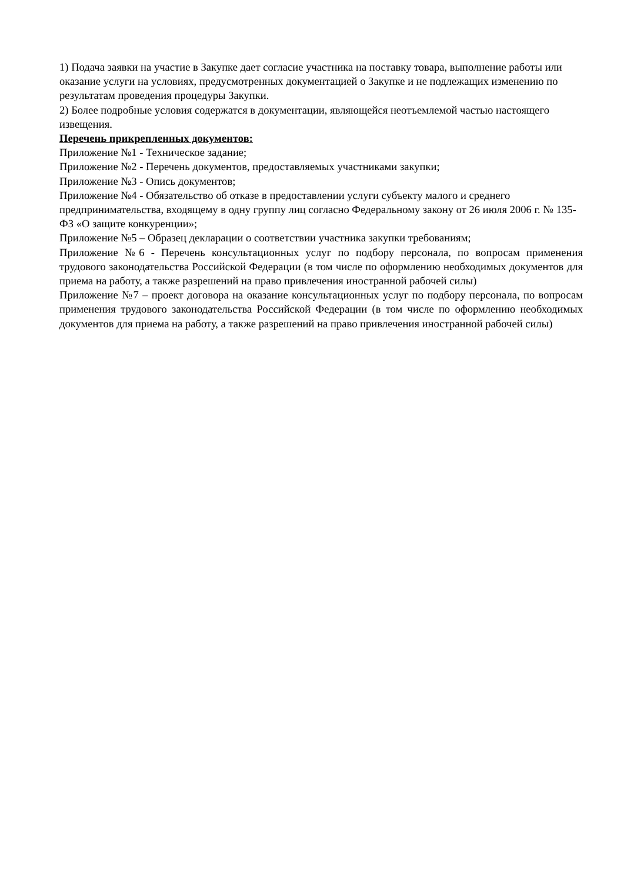1) Подача заявки на участие в Закупке дает согласие участника на поставку товара, выполнение работы или оказание услуги на условиях, предусмотренных документацией о Закупке и не подлежащих изменению по результатам проведения процедуры Закупки.
2) Более подробные условия содержатся в документации, являющейся неотъемлемой частью настоящего извещения.
Перечень прикрепленных документов:
Приложение №1 - Техническое задание;
Приложение №2 - Перечень документов, предоставляемых участниками закупки;
Приложение №3 - Опись документов;
Приложение №4 - Обязательство об отказе в предоставлении услуги субъекту малого и среднего предпринимательства, входящему в одну группу лиц согласно Федеральному закону от 26 июля 2006 г. № 135-ФЗ «О защите конкуренции»;
Приложение №5 – Образец декларации о соответствии участника закупки требованиям;
Приложение №6 - Перечень консультационных услуг по подбору персонала, по вопросам применения трудового законодательства Российской Федерации (в том числе по оформлению необходимых документов для приема на работу, а также разрешений на право привлечения иностранной рабочей силы)
Приложение №7 – проект договора на оказание консультационных услуг по подбору персонала, по вопросам применения трудового законодательства Российской Федерации (в том числе по оформлению необходимых документов для приема на работу, а также разрешений на право привлечения иностранной рабочей силы)